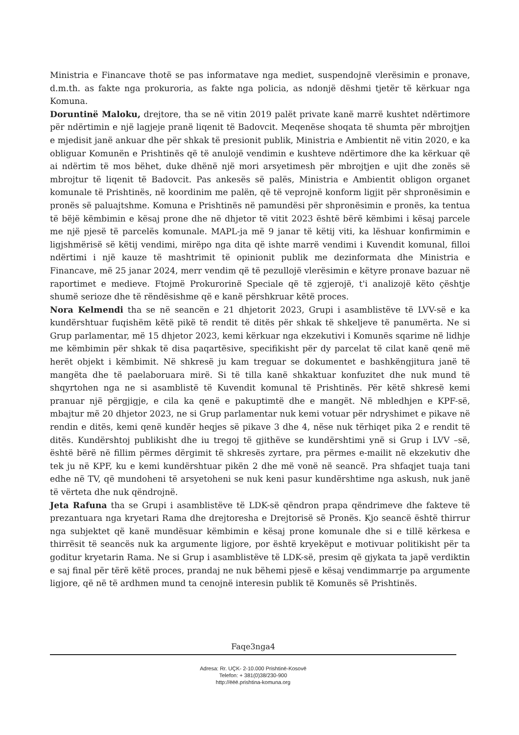Ministria e Financave thotë se pas informatave nga mediet, suspendojnë vlerësimin e pronave, d.m.th. as fakte nga prokuroria, as fakte nga policia, as ndonjë dëshmi tjetër të kërkuar nga Komuna.
Doruntinë Maloku, drejtore, tha se në vitin 2019 palët private kanë marrë kushtet ndërtimore për ndërtimin e një lagjeje pranë liqenit të Badovcit. Meqenëse shoqata të shumta për mbrojtjen e mjedisit janë ankuar dhe për shkak të presionit publik, Ministria e Ambientit në vitin 2020, e ka obliguar Komunën e Prishtinës që të anulojë vendimin e kushteve ndërtimore dhe ka kërkuar që ai ndërtim të mos bëhet, duke dhënë një mori arsyetimesh për mbrojtjen e ujit dhe zonës së mbrojtur të liqenit të Badovcit. Pas ankesës së palës, Ministria e Ambientit obligon organet komunale të Prishtinës, në koordinim me palën, që të veprojnë konform ligjit për shpronësimin e pronës së paluajtshme. Komuna e Prishtinës në pamundësi për shpronësimin e pronës, ka tentua të bëjë këmbimin e kësaj prone dhe në dhjetor të vitit 2023 është bërë këmbimi i kësaj parcele me një pjesë të parcelës komunale. MAPL-ja më 9 janar të këtij viti, ka lëshuar konfirmimin e ligjshmërisë së këtij vendimi, mirëpo nga dita që ishte marrë vendimi i Kuvendit komunal, filloi ndërtimi i një kauze të mashtrimit të opinionit publik me dezinformata dhe Ministria e Financave, më 25 janar 2024, merr vendim që të pezullojë vlerësimin e këtyre pronave bazuar në raportimet e medieve. Ftojmë Prokurorinë Speciale që të zgjerojë, t'i analizojë këto çështje shumë serioze dhe të rëndësishme që e kanë përshkruar këtë proces.
Nora Kelmendi tha se në seancën e 21 dhjetorit 2023, Grupi i asamblistëve të LVV-së e ka kundërshtuar fuqishëm këtë pikë të rendit të ditës për shkak të shkeljeve të panumërta. Ne si Grup parlamentar, më 15 dhjetor 2023, kemi kërkuar nga ekzekutivi i Komunës sqarime në lidhje me këmbimin për shkak të disa paqartësive, specifikisht për dy parcelat të cilat kanë qenë më herët objekt i këmbimit. Në shkresë ju kam treguar se dokumentet e bashkëngjitura janë të mangëta dhe të paelaboruara mirë. Si të tilla kanë shkaktuar konfuzitet dhe nuk mund të shqyrtohen nga ne si asamblistë të Kuvendit komunal të Prishtinës. Për këtë shkresë kemi pranuar një përgjigje, e cila ka qenë e pakuptimtë dhe e mangët. Në mbledhjen e KPF-së, mbajtur më 20 dhjetor 2023, ne si Grup parlamentar nuk kemi votuar për ndryshimet e pikave në rendin e ditës, kemi qenë kundër heqjes së pikave 3 dhe 4, nëse nuk tërhiqet pika 2 e rendit të ditës. Kundërshtoj publikisht dhe iu tregoj të gjithëve se kundërshtimi ynë si Grup i LVV –së, është bërë në fillim përmes dërgimit të shkresës zyrtare, pra përmes e-mailit në ekzekutiv dhe tek ju në KPF, ku e kemi kundërshtuar pikën 2 dhe më vonë në seancë. Pra shfaqjet tuaja tani edhe në TV, që mundoheni të arsyetoheni se nuk keni pasur kundërshtime nga askush, nuk janë të vërteta dhe nuk qëndrojnë.
Jeta Rafuna tha se Grupi i asamblistëve të LDK-së qëndron prapa qëndrimeve dhe fakteve të prezantuara nga kryetari Rama dhe drejtoresha e Drejtorisë së Pronës. Kjo seancë është thirrur nga subjektet që kanë mundësuar këmbimin e kësaj prone komunale dhe si e tillë kërkesa e thirrësit të seancës nuk ka argumente ligjore, por është kryekëput e motivuar politikisht për ta goditur kryetarin Rama. Ne si Grup i asamblistëve të LDK-së, presim që gjykata ta japë verdiktin e saj final për tërë këtë proces, prandaj ne nuk bëhemi pjesë e kësaj vendimmarrje pa argumente ligjore, që në të ardhmen mund ta cenojnë interesin publik të Komunës së Prishtinës.
Faqe3nga4
Adresa: Rr. UÇK- 2-10.000 Prishtinë-Kosovë
Telefon: + 381(0)38/230-900
http://ëëë.prishtina-komuna.org